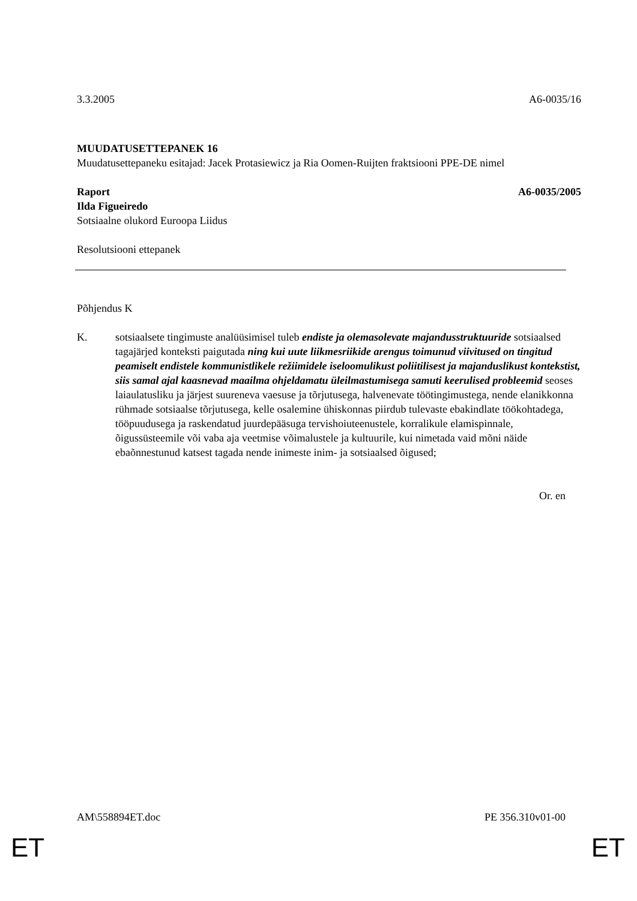3.3.2005 A6-0035/16
MUUDATUSETTEPANEK 16
Muudatusettepaneku esitajad: Jacek Protasiewicz ja Ria Oomen-Ruijten fraktsiooni PPE-DE nimel
Raport A6-0035/2005
Ilda Figueiredo
Sotsiaalne olukord Euroopa Liidus
Resolutsiooni ettepanek
Põhjendus K
K. sotsiaalsete tingimuste analüüsimisel tuleb endiste ja olemasolevate majandusstruktuuride sotsiaalsed tagajärjed konteksti paigutada ning kui uute liikmesriikide arengus toimunud viivitused on tingitud peamiselt endistele kommunistlikele režiimidele iseloomulikust poliitilisest ja majanduslikust kontekstist, siis samal ajal kaasnevad maailma ohjeldamatu üleilmastumisega samuti keerulised probleemid seoses laiaulatusliku ja järjest suureneva vaesuse ja tõrjutusega, halvenevate töötingimustega, nende elanikkonna rühmade sotsiaalse tõrjutusega, kelle osalemine ühiskonnas piirdub tulevaste ebakindlate töökohtadega, tööpuudusega ja raskendatud juurdepääsuga tervishoiuteenustele, korralikule elamispinnale, õigussüsteemile või vaba aja veetmise võimalustele ja kultuurile, kui nimetada vaid mõni näide ebaõnnestunud katsest tagada nende inimeste inim- ja sotsiaalsed õigused;
Or. en
AM\558894ET.doc PE 356.310v01-00
ET ET